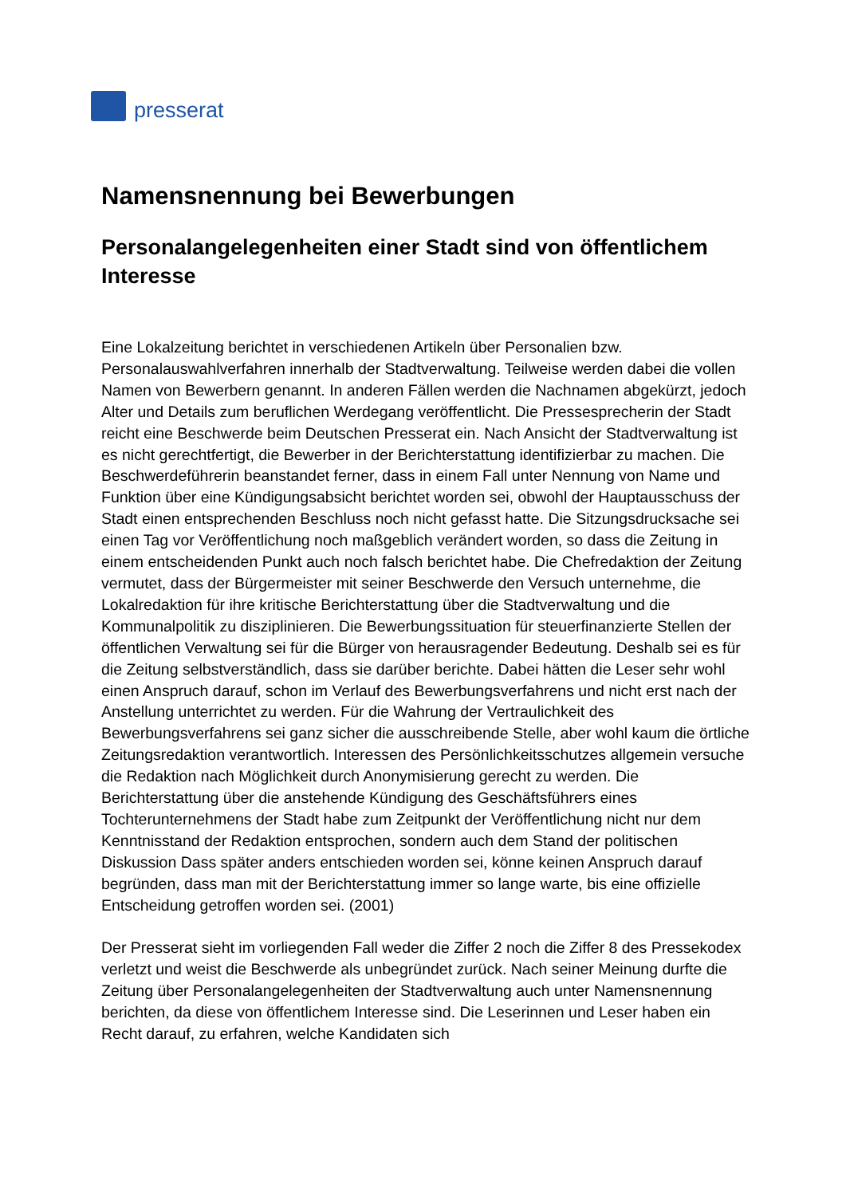presserat
Namensnennung bei Bewerbungen
Personalangelegenheiten einer Stadt sind von öffentlichem Interesse
Eine Lokalzeitung berichtet in verschiedenen Artikeln über Personalien bzw. Personalauswahlverfahren innerhalb der Stadtverwaltung. Teilweise werden dabei die vollen Namen von Bewerbern genannt. In anderen Fällen werden die Nachnamen abgekürzt, jedoch Alter und Details zum beruflichen Werdegang veröffentlicht. Die Pressesprecherin der Stadt reicht eine Beschwerde beim Deutschen Presserat ein. Nach Ansicht der Stadtverwaltung ist es nicht gerechtfertigt, die Bewerber in der Berichterstattung identifizierbar zu machen. Die Beschwerdeführerin beanstandet ferner, dass in einem Fall unter Nennung von Name und Funktion über eine Kündigungsabsicht berichtet worden sei, obwohl der Hauptausschuss der Stadt einen entsprechenden Beschluss noch nicht gefasst hatte. Die Sitzungsdrucksache sei einen Tag vor Veröffentlichung noch maßgeblich verändert worden, so dass die Zeitung in einem entscheidenden Punkt auch noch falsch berichtet habe. Die Chefredaktion der Zeitung vermutet, dass der Bürgermeister mit seiner Beschwerde den Versuch unternehme, die Lokalredaktion für ihre kritische Berichterstattung über die Stadtverwaltung und die Kommunalpolitik zu disziplinieren. Die Bewerbungssituation für steuerfinanzierte Stellen der öffentlichen Verwaltung sei für die Bürger von herausragender Bedeutung. Deshalb sei es für die Zeitung selbstverständlich, dass sie darüber berichte. Dabei hätten die Leser sehr wohl einen Anspruch darauf, schon im Verlauf des Bewerbungsverfahrens und nicht erst nach der Anstellung unterrichtet zu werden. Für die Wahrung der Vertraulichkeit des Bewerbungsverfahrens sei ganz sicher die ausschreibende Stelle, aber wohl kaum die örtliche Zeitungsredaktion verantwortlich. Interessen des Persönlichkeitsschutzes allgemein versuche die Redaktion nach Möglichkeit durch Anonymisierung gerecht zu werden. Die Berichterstattung über die anstehende Kündigung des Geschäftsführers eines Tochterunternehmens der Stadt habe zum Zeitpunkt der Veröffentlichung nicht nur dem Kenntnisstand der Redaktion entsprochen, sondern auch dem Stand der politischen Diskussion Dass später anders entschieden worden sei, könne keinen Anspruch darauf begründen, dass man mit der Berichterstattung immer so lange warte, bis eine offizielle Entscheidung getroffen worden sei. (2001)
Der Presserat sieht im vorliegenden Fall weder die Ziffer 2 noch die Ziffer 8 des Pressekodex verletzt und weist die Beschwerde als unbegründet zurück. Nach seiner Meinung durfte die Zeitung über Personalangelegenheiten der Stadtverwaltung auch unter Namensnennung berichten, da diese von öffentlichem Interesse sind. Die Leserinnen und Leser haben ein Recht darauf, zu erfahren, welche Kandidaten sich